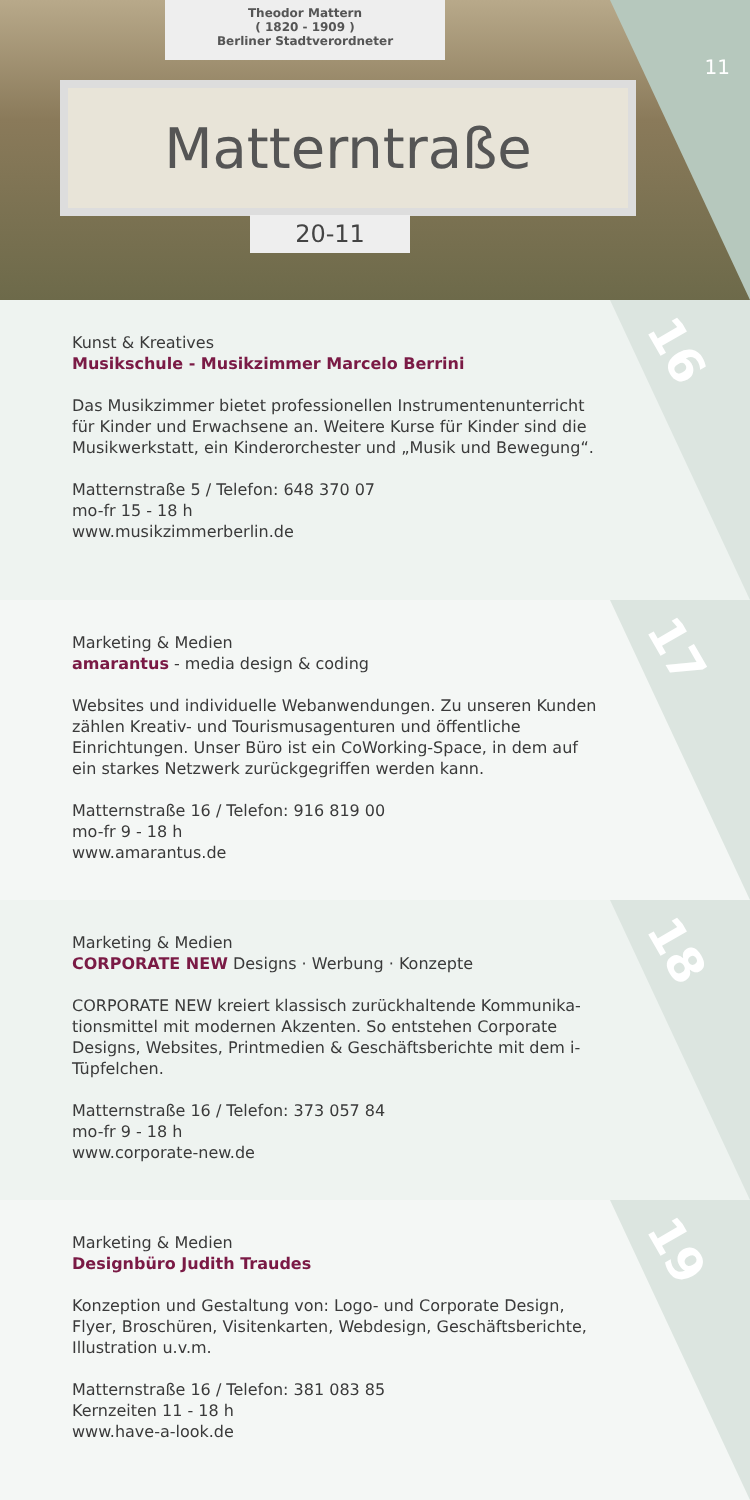Theodor Mattern
( 1820 - 1909 )
Berliner Stadtverordneter
Matterntraße
20-11
11
16
Kunst & Kreatives
Musikschule - Musikzimmer Marcelo Berrini
Das Musikzimmer bietet professionellen Instrumentenunterricht für Kinder und Erwachsene an. Weitere Kurse für Kinder sind die Musikwerkstatt, ein Kinderorchester und „Musik und Bewegung“.
Matternstraße 5 / Telefon: 648 370 07
mo-fr 15 - 18 h
www.musikzimmerberlin.de
17
Marketing & Medien
amarantus - media design & coding
Websites und individuelle Webanwendungen. Zu unseren Kunden zählen Kreativ- und Tourismusagenturen und öffentliche Einrichtungen. Unser Büro ist ein CoWorking-Space, in dem auf ein starkes Netzwerk zurückgegriffen werden kann.
Matternstraße 16 / Telefon: 916 819 00
mo-fr 9 - 18 h
www.amarantus.de
18
Marketing & Medien
CORPORATE NEW Designs · Werbung · Konzepte
CORPORATE NEW kreiert klassisch zurückhaltende Kommunika-tionsmittel mit modernen Akzenten. So entstehen Corporate Designs, Websites, Printmedien & Geschäftsberichte mit dem i-Tüpfelchen.
Matternstraße 16 / Telefon: 373 057 84
mo-fr 9 - 18 h
www.corporate-new.de
19
Marketing & Medien
Designbüro Judith Traudes
Konzeption und Gestaltung von: Logo- und Corporate Design, Flyer, Broschüren, Visitenkarten, Webdesign, Geschäftsberichte, Illustration u.v.m.
Matternstraße 16 / Telefon: 381 083 85
Kernzeiten 11 - 18 h
www.have-a-look.de